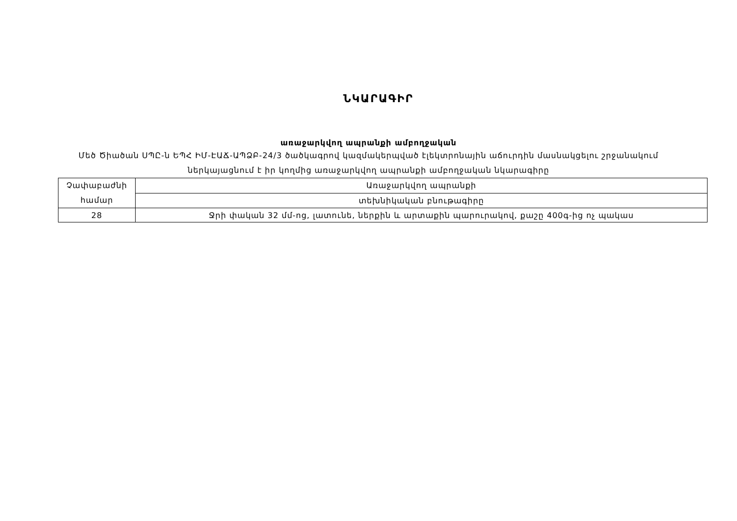ՆԿԱՐԱԳԻՐ
առաջարկվող ապրանքի ամբողջական
Մեծ Ծիածան ՍՊԸ-ն ԵՊՀ ԻՄ-ԷԱՃ-ԱՊՁԲ-24/3 ծածկագրով կազմակերպված էլեկտրոնային աճուրդին մասնակցելու շրջանակում ներկայացնում է իր կողմից առաջարկվող ապրանքի ամբողջական նկարագիրը
| Չափաբաժնի համար | Առաջարկվող ապրանքի |
| | տեխնիկական բնութագիրը |
| 28 | Ջրի փական 32 մմ-ոց, լատունե, ներքին և արտաքին պարուրակով, քաշը 400գ-ից ոչ պակաս |